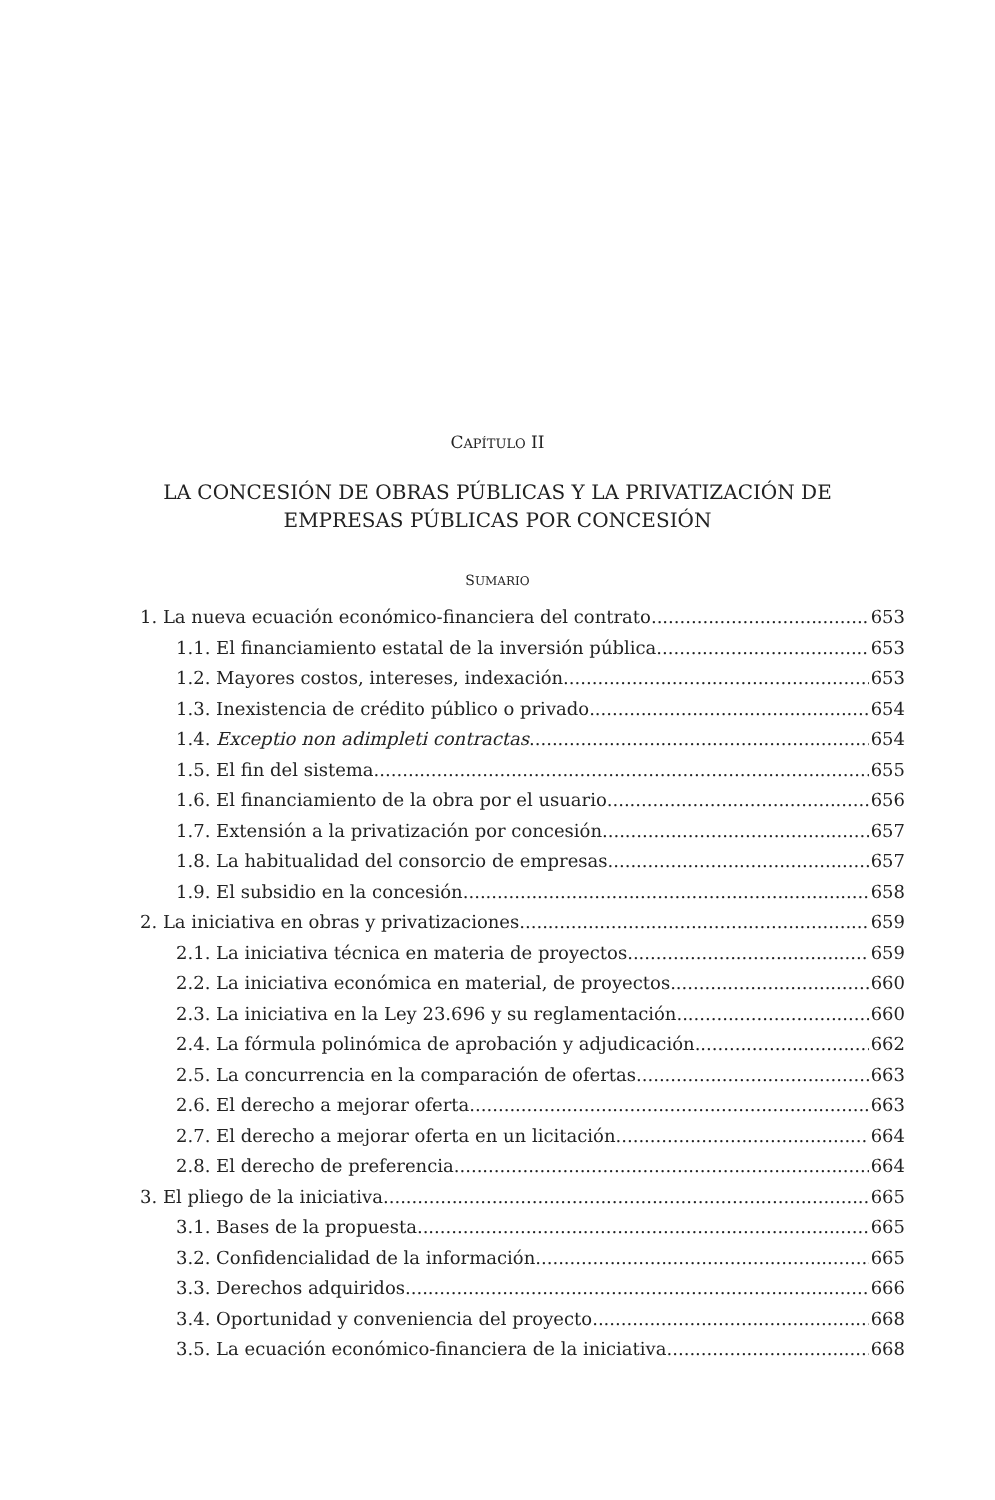CAPÍTULO II
LA CONCESIÓN DE OBRAS PÚBLICAS Y LA PRIVATIZACIÓN DE
EMPRESAS PÚBLICAS POR CONCESIÓN
SUMARIO
1. La nueva ecuación económico-financiera del contrato 653
1.1. El financiamiento estatal de la inversión pública 653
1.2. Mayores costos, intereses, indexación 653
1.3. Inexistencia de crédito público o privado 654
1.4. Exceptio non adimpleti contractas 654
1.5. El fin del sistema 655
1.6. El financiamiento de la obra por el usuario 656
1.7. Extensión a la privatización por concesión 657
1.8. La habitualidad del consorcio de empresas 657
1.9. El subsidio en la concesión 658
2. La iniciativa en obras y privatizaciones 659
2.1. La iniciativa técnica en materia de proyectos 659
2.2. La iniciativa económica en material, de proyectos 660
2.3. La iniciativa en la Ley 23.696 y su reglamentación 660
2.4. La fórmula polinómica de aprobación y adjudicación 662
2.5. La concurrencia en la comparación de ofertas 663
2.6. El derecho a mejorar oferta 663
2.7. El derecho a mejorar oferta en un licitación 664
2.8. El derecho de preferencia 664
3. El pliego de la iniciativa 665
3.1. Bases de la propuesta 665
3.2. Confidencialidad de la información 665
3.3. Derechos adquiridos 666
3.4. Oportunidad y conveniencia del proyecto 668
3.5. La ecuación económico-financiera de la iniciativa 668